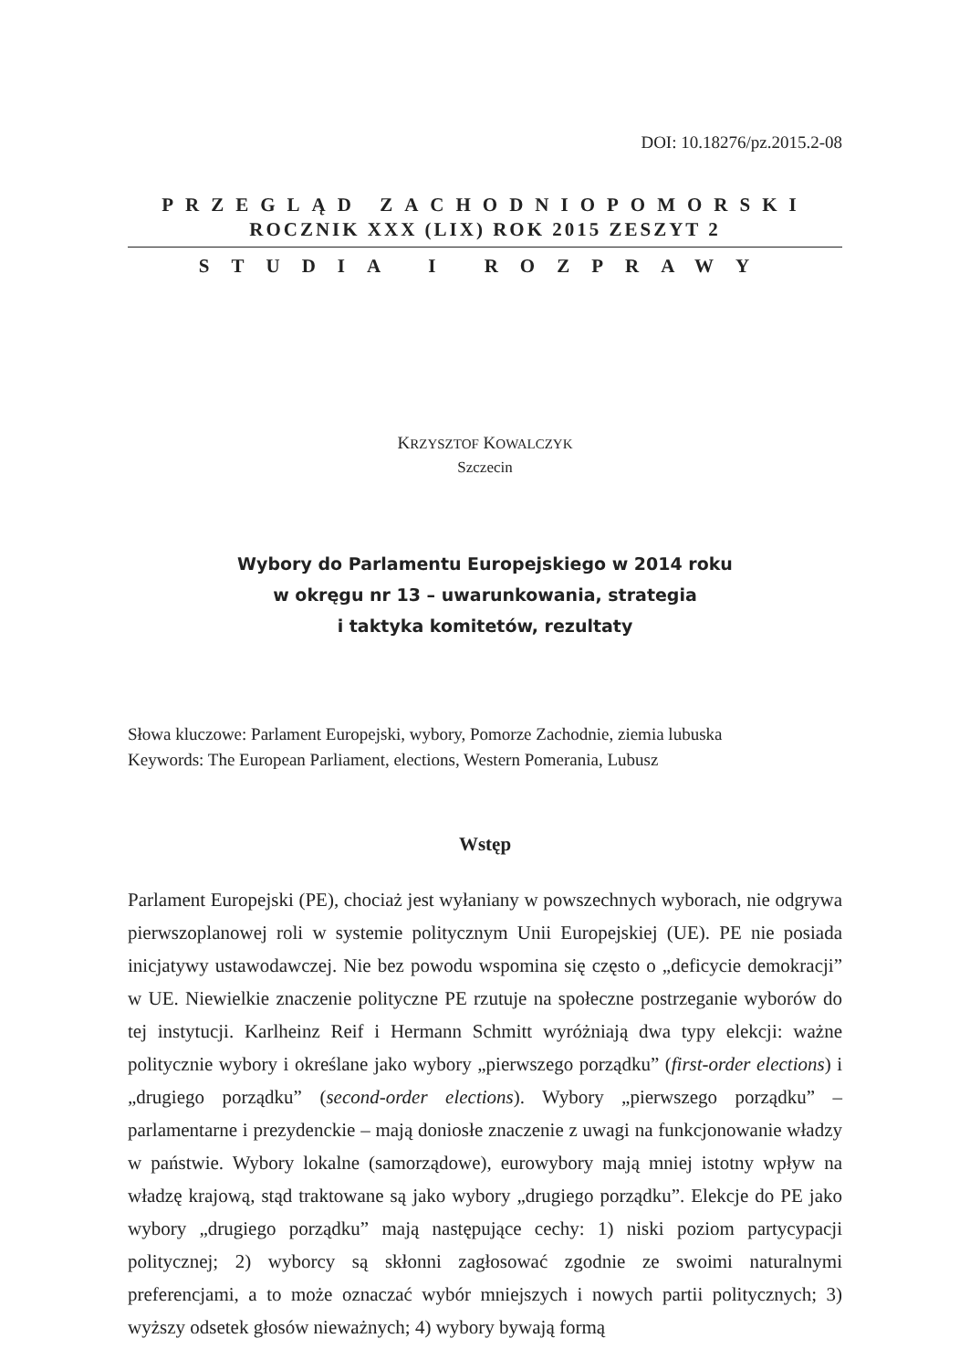DOI: 10.18276/pz.2015.2-08
PRZEGLĄD ZACHODNIOPOMORSKI
ROCZNIK XXX (LIX) ROK 2015 ZESZYT 2
STUDIA I ROZPRAWY
KRZYSZTOF KOWALCZYK
Szczecin
Wybory do Parlamentu Europejskiego w 2014 roku
w okręgu nr 13 – uwarunkowania, strategia
i taktyka komitetów, rezultaty
Słowa kluczowe: Parlament Europejski, wybory, Pomorze Zachodnie, ziemia lubuska
Keywords: The European Parliament, elections, Western Pomerania, Lubusz
Wstęp
Parlament Europejski (PE), chociaż jest wyłaniany w powszechnych wyborach, nie odgrywa pierwszoplanowej roli w systemie politycznym Unii Europejskiej (UE). PE nie posiada inicjatywy ustawodawczej. Nie bez powodu wspomina się często o „deficycie demokracji” w UE. Niewielkie znaczenie polityczne PE rzutuje na społeczne postrzeganie wyborów do tej instytucji. Karlheinz Reif i Hermann Schmitt wyróżniają dwa typy elekcji: ważne politycznie wybory i określane jako wybory „pierwszego porządku” (first-order elections) i „drugiego porządku” (second-order elections). Wybory „pierwszego porządku” – parlamentarne i prezydenckie – mają doniosłe znaczenie z uwagi na funkcjonowanie władzy w państwie. Wybory lokalne (samorządowe), eurowybory mają mniej istotny wpływ na władzę krajową, stąd traktowane są jako wybory „drugiego porządku”. Elekcje do PE jako wybory „drugiego porządku” mają następujące cechy: 1) niski poziom partycypacji politycznej; 2) wyborcy są skłonni zagłosować zgodnie ze swoimi naturalnymi preferencjami, a to może oznaczać wybór mniejszych i nowych partii politycznych; 3) wyższy odsetek głosów nieważnych; 4) wybory bywają formą